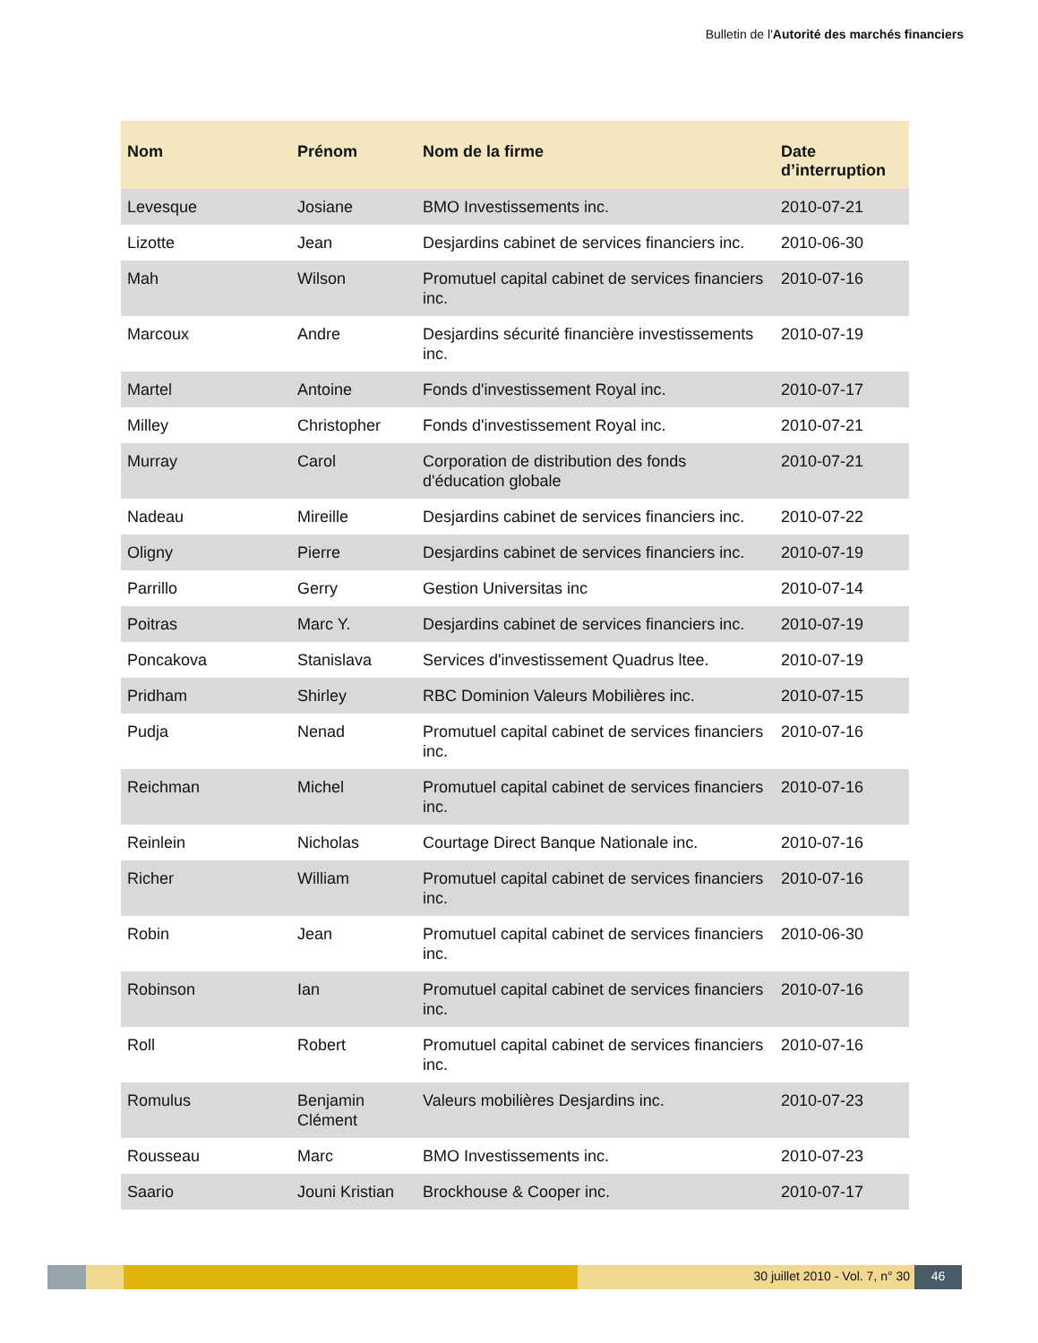Bulletin de l'Autorité des marchés financiers
| Nom | Prénom | Nom de la firme | Date d’interruption |
| --- | --- | --- | --- |
| Levesque | Josiane | BMO Investissements inc. | 2010-07-21 |
| Lizotte | Jean | Desjardins cabinet de services financiers inc. | 2010-06-30 |
| Mah | Wilson | Promutuel capital cabinet de services financiers inc. | 2010-07-16 |
| Marcoux | Andre | Desjardins sécurité financière investissements inc. | 2010-07-19 |
| Martel | Antoine | Fonds d'investissement Royal inc. | 2010-07-17 |
| Milley | Christopher | Fonds d'investissement Royal inc. | 2010-07-21 |
| Murray | Carol | Corporation de distribution des fonds d'éducation globale | 2010-07-21 |
| Nadeau | Mireille | Desjardins cabinet de services financiers inc. | 2010-07-22 |
| Oligny | Pierre | Desjardins cabinet de services financiers inc. | 2010-07-19 |
| Parrillo | Gerry | Gestion Universitas inc | 2010-07-14 |
| Poitras | Marc Y. | Desjardins cabinet de services financiers inc. | 2010-07-19 |
| Poncakova | Stanislava | Services d'investissement Quadrus ltee. | 2010-07-19 |
| Pridham | Shirley | RBC Dominion Valeurs Mobilières inc. | 2010-07-15 |
| Pudja | Nenad | Promutuel capital cabinet de services financiers inc. | 2010-07-16 |
| Reichman | Michel | Promutuel capital cabinet de services financiers inc. | 2010-07-16 |
| Reinlein | Nicholas | Courtage Direct Banque Nationale inc. | 2010-07-16 |
| Richer | William | Promutuel capital cabinet de services financiers inc. | 2010-07-16 |
| Robin | Jean | Promutuel capital cabinet de services financiers inc. | 2010-06-30 |
| Robinson | Ian | Promutuel capital cabinet de services financiers inc. | 2010-07-16 |
| Roll | Robert | Promutuel capital cabinet de services financiers inc. | 2010-07-16 |
| Romulus | Benjamin Clément | Valeurs mobilières Desjardins inc. | 2010-07-23 |
| Rousseau | Marc | BMO Investissements inc. | 2010-07-23 |
| Saario | Jouni Kristian | Brockhouse & Cooper inc. | 2010-07-17 |
30 juillet 2010 - Vol. 7, n° 30
46